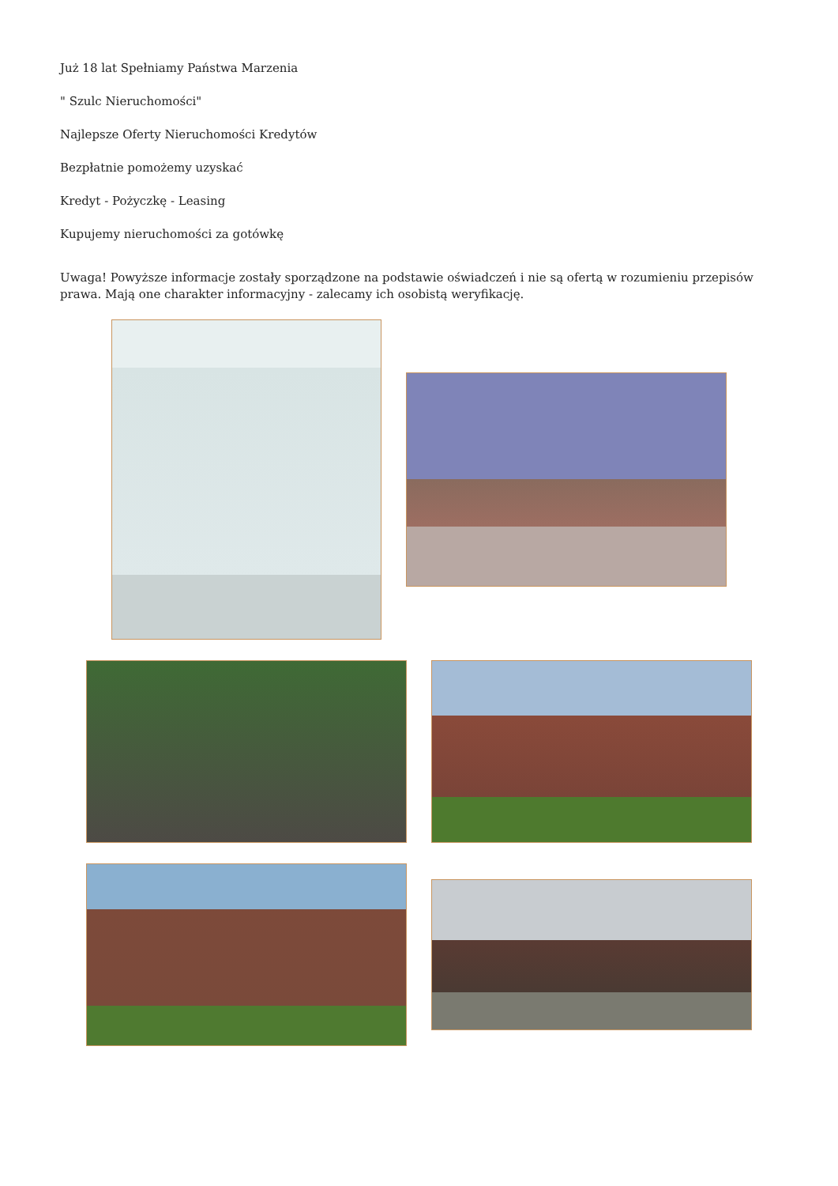Już 18 lat Spełniamy Państwa Marzenia
" Szulc Nieruchomości"
Najlepsze Oferty Nieruchomości Kredytów
Bezpłatnie pomożemy uzyskać
Kredyt - Pożyczkę - Leasing
Kupujemy nieruchomości za gotówkę
Uwaga! Powyższe informacje zostały sporządzone na podstawie oświadczeń i nie są ofertą w rozumieniu przepisów prawa. Mają one charakter informacyjny - zalecamy ich osobistą weryfikację.